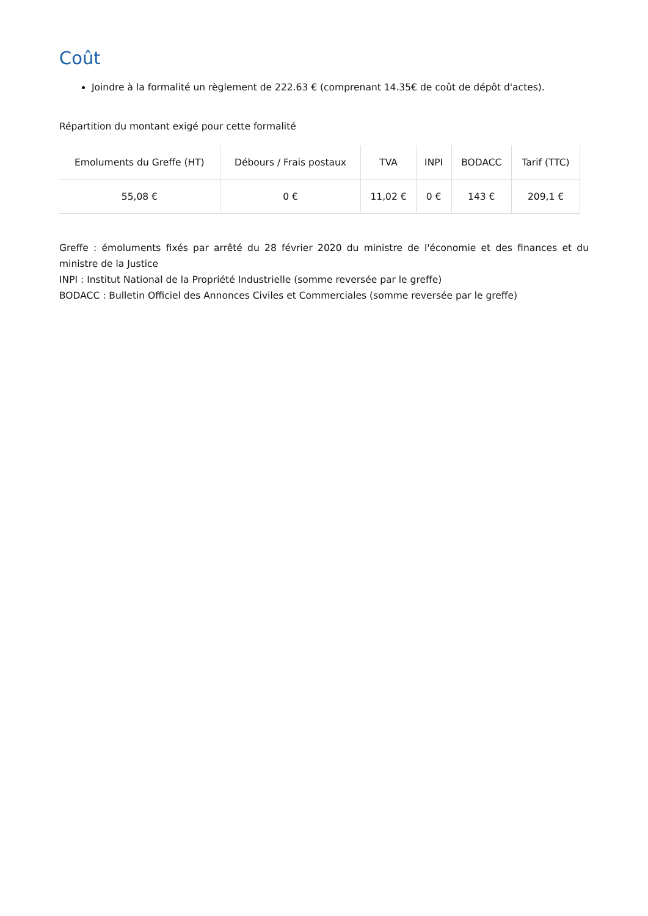Coût
Joindre à la formalité un règlement de 222.63 € (comprenant 14.35€ de coût de dépôt d'actes).
Répartition du montant exigé pour cette formalité
| Emoluments du Greffe (HT) | Débours / Frais postaux | TVA | INPI | BODACC | Tarif (TTC) |
| --- | --- | --- | --- | --- | --- |
| 55,08 € | 0 € | 11,02 € | 0 € | 143 € | 209,1 € |
Greffe : émoluments fixés par arrêté du 28 février 2020 du ministre de l'économie et des finances et du ministre de la Justice
INPI : Institut National de la Propriété Industrielle (somme reversée par le greffe)
BODACC : Bulletin Officiel des Annonces Civiles et Commerciales (somme reversée par le greffe)